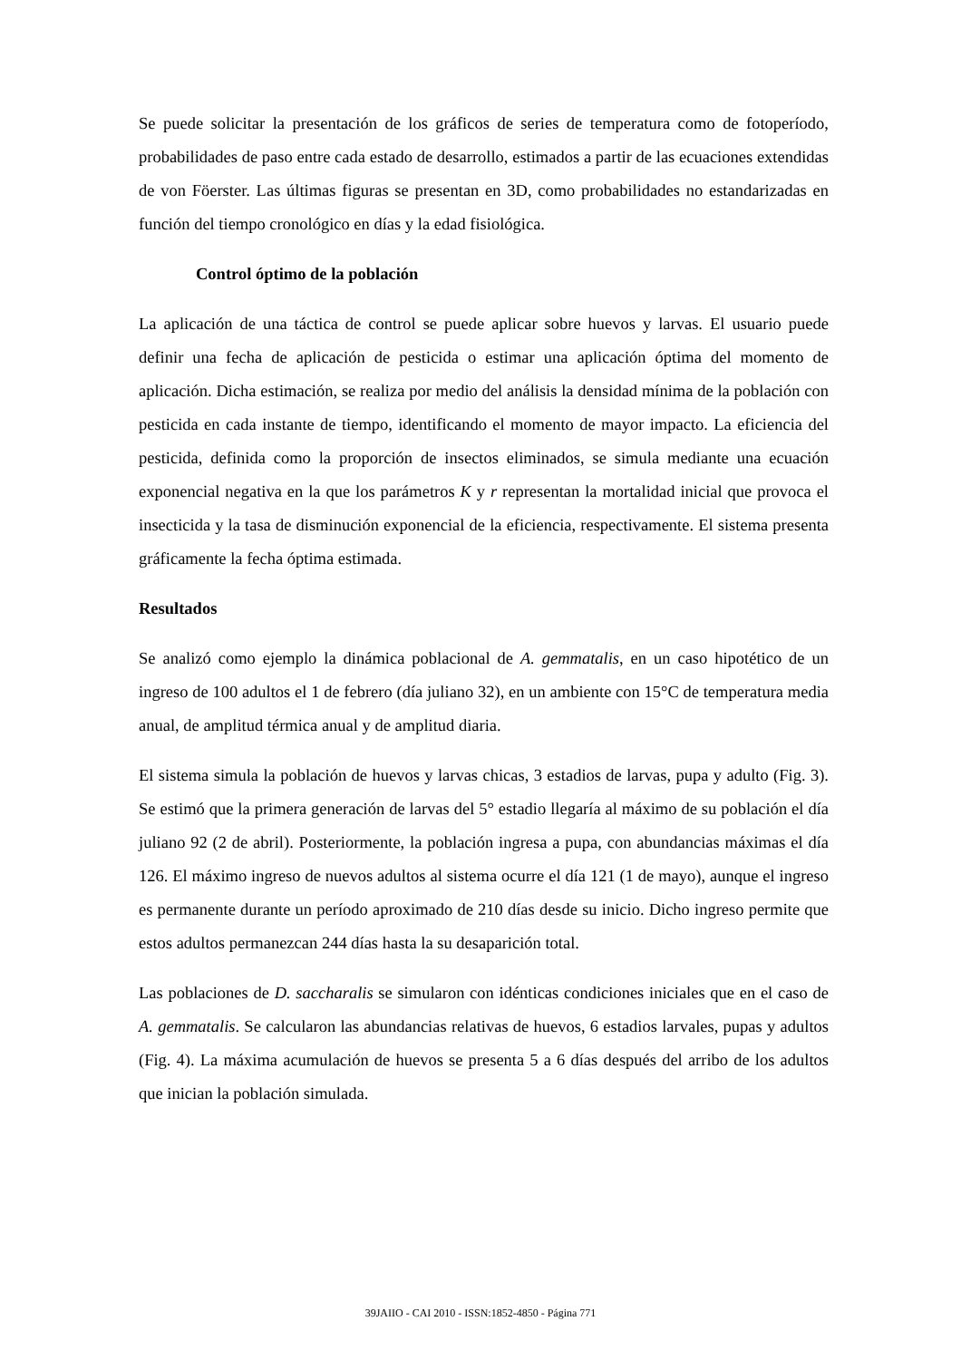Se puede solicitar la presentación de los gráficos de series de temperatura como de fotoperíodo, probabilidades de paso entre cada estado de desarrollo, estimados a partir de las ecuaciones extendidas de von Föerster. Las últimas figuras se presentan en 3D, como probabilidades no estandarizadas en función del tiempo cronológico en días y la edad fisiológica.
Control óptimo de la población
La aplicación de una táctica de control se puede aplicar sobre huevos y larvas. El usuario puede definir una fecha de aplicación de pesticida o estimar una aplicación óptima del momento de aplicación. Dicha estimación, se realiza por medio del análisis la densidad mínima de la población con pesticida en cada instante de tiempo, identificando el momento de mayor impacto. La eficiencia del pesticida, definida como la proporción de insectos eliminados, se simula mediante una ecuación exponencial negativa en la que los parámetros K y r representan la mortalidad inicial que provoca el insecticida y la tasa de disminución exponencial de la eficiencia, respectivamente. El sistema presenta gráficamente la fecha óptima estimada.
Resultados
Se analizó como ejemplo la dinámica poblacional de A. gemmatalis, en un caso hipotético de un ingreso de 100 adultos el 1 de febrero (día juliano 32), en un ambiente con 15°C de temperatura media anual, de amplitud térmica anual y de amplitud diaria.
El sistema simula la población de huevos y larvas chicas, 3 estadios de larvas, pupa y adulto (Fig. 3). Se estimó que la primera generación de larvas del 5° estadio llegaría al máximo de su población el día juliano 92 (2 de abril). Posteriormente, la población ingresa a pupa, con abundancias máximas el día 126. El máximo ingreso de nuevos adultos al sistema ocurre el día 121 (1 de mayo), aunque el ingreso es permanente durante un período aproximado de 210 días desde su inicio. Dicho ingreso permite que estos adultos permanezcan 244 días hasta la su desaparición total.
Las poblaciones de D. saccharalis se simularon con idénticas condiciones iniciales que en el caso de A. gemmatalis. Se calcularon las abundancias relativas de huevos, 6 estadios larvales, pupas y adultos (Fig. 4). La máxima acumulación de huevos se presenta 5 a 6 días después del arribo de los adultos que inician la población simulada.
39JAIIO - CAI 2010 - ISSN:1852-4850 - Página 771